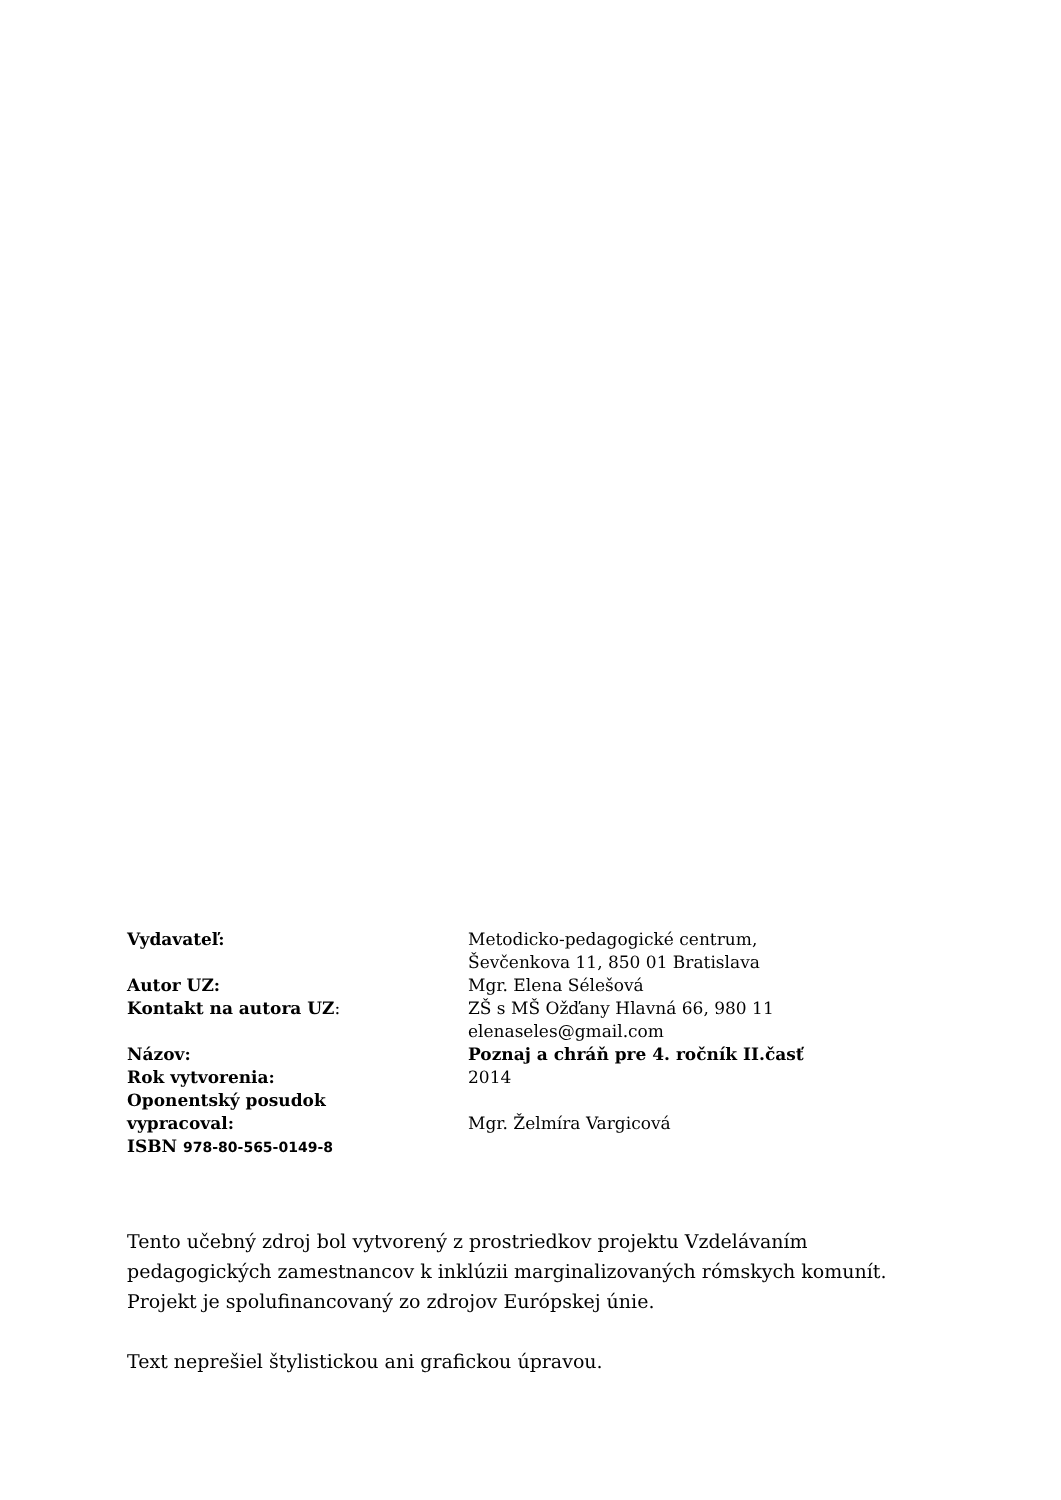| Vydavateľ: | Metodicko-pedagogické centrum, Ševčenkova 11, 850 01 Bratislava |
| Autor UZ: | Mgr. Elena Sélešová |
| Kontakt na autora UZ : | ZŠ s MŠ Ožďany Hlavná 66, 980 11 elenaseles@gmail.com |
| Názov: | Poznaj a chráň pre 4. ročník II.časť |
| Rok vytvorenia: | 2014 |
| Oponentský posudok vypracoval: | Mgr. Želmíra Vargicová |
| ISBN 978-80-565-0149-8 | |
Tento učebný zdroj bol vytvorený z prostriedkov projektu Vzdelávaním pedagogických zamestnancov k inklúzii marginalizovaných rómskych komunít. Projekt je spolufinancovaný zo zdrojov Európskej únie.
Text neprešiel štylistickou ani grafickou úpravou.